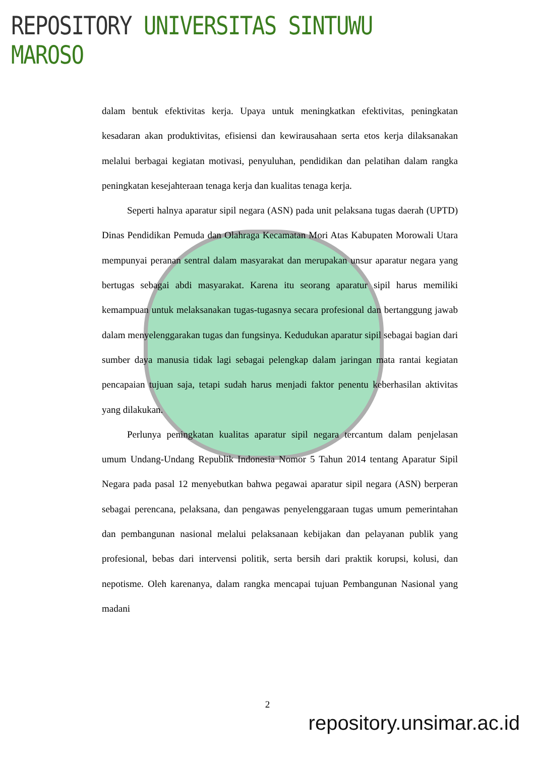REPOSITORY UNIVERSITAS SINTUWU MAROSO
dalam bentuk efektivitas kerja. Upaya untuk meningkatkan efektivitas, peningkatan kesadaran akan produktivitas, efisiensi dan kewirausahaan serta etos kerja dilaksanakan melalui berbagai kegiatan motivasi, penyuluhan, pendidikan dan pelatihan dalam rangka peningkatan kesejahteraan tenaga kerja dan kualitas tenaga kerja.
Seperti halnya aparatur sipil negara (ASN) pada unit pelaksana tugas daerah (UPTD) Dinas Pendidikan Pemuda dan Olahraga Kecamatan Mori Atas Kabupaten Morowali Utara mempunyai peranan sentral dalam masyarakat dan merupakan unsur aparatur negara yang bertugas sebagai abdi masyarakat. Karena itu seorang aparatur sipil harus memiliki kemampuan untuk melaksanakan tugas-tugasnya secara profesional dan bertanggung jawab dalam menyelenggarakan tugas dan fungsinya. Kedudukan aparatur sipil sebagai bagian dari sumber daya manusia tidak lagi sebagai pelengkap dalam jaringan mata rantai kegiatan pencapaian tujuan saja, tetapi sudah harus menjadi faktor penentu keberhasilan aktivitas yang dilakukan.
Perlunya peningkatan kualitas aparatur sipil negara tercantum dalam penjelasan umum Undang-Undang Republik Indonesia Nomor 5 Tahun 2014 tentang Aparatur Sipil Negara pada pasal 12 menyebutkan bahwa pegawai aparatur sipil negara (ASN) berperan sebagai perencana, pelaksana, dan pengawas penyelenggaraan tugas umum pemerintahan dan pembangunan nasional melalui pelaksanaan kebijakan dan pelayanan publik yang profesional, bebas dari intervensi politik, serta bersih dari praktik korupsi, kolusi, dan nepotisme. Oleh karenanya, dalam rangka mencapai tujuan Pembangunan Nasional yang madani
2
repository.unsimar.ac.id